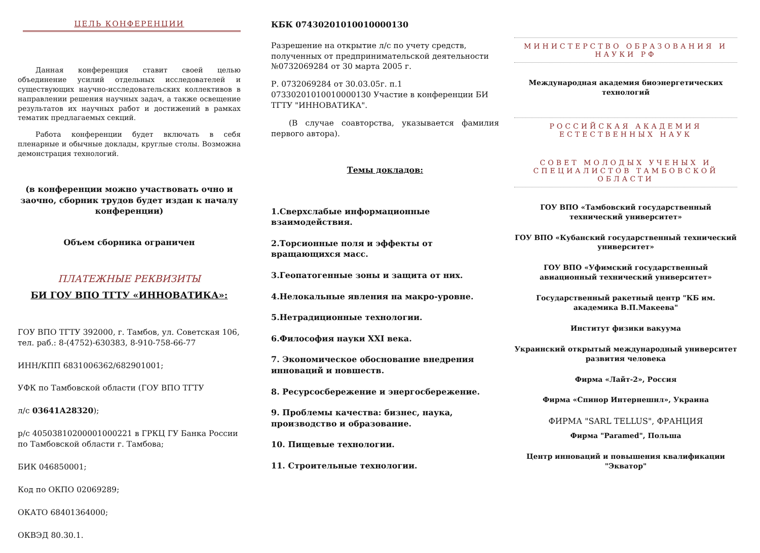ЦЕЛЬ КОНФЕРЕНЦИИ
Данная конференция ставит своей целью объединение усилий отдельных исследователей и существующих научно-исследовательских коллективов в направлении решения научных задач, а также освещение результатов их научных работ и достижений в рамках тематик предлагаемых секций.
Работа конференции будет включать в себя пленарные и обычные доклады, круглые столы. Возможна демонстрация технологий.
(в конференции можно участвовать очно и заочно, сборник трудов будет издан к началу конференции)
Объем сборника ограничен
ПЛАТЕЖНЫЕ РЕКВИЗИТЫ
БИ ГОУ ВПО ТГТУ «ИННОВАТИКА»:
ГОУ ВПО ТГТУ 392000, г. Тамбов, ул. Советская 106, тел. раб.: 8-(4752)-630383, 8-910-758-66-77
ИНН/КПП 6831006362/682901001;
УФК по Тамбовской области (ГОУ ВПО ТГТУ
л/с 03641А28320);
р/с 40503810200001000221 в ГРКЦ ГУ Банка России по Тамбовской области г. Тамбова;
БИК 046850001;
Код по ОКПО 02069289;
ОКАТО 68401364000;
ОКВЭД 80.30.1.
КБК 07430201010010000130
Разрешение на открытие л/с по учету средств, полученных от предпринимательской деятельности №0732069284 от 30 марта 2005 г.
Р. 0732069284 от 30.03.05г. п.1 07330201010010000130 Участие в конференции БИ ТГТУ "ИННОВАТИКА".
(В случае соавторства, указывается фамилия первого автора).
Темы докладов:
1.Сверхслабые информационные взаимодействия.
2.Торсионные поля и эффекты от вращающихся масс.
3.Геопатогенные зоны и защита от них.
4.Нелокальные явления на макро-уровне.
5.Нетрадиционные технологии.
6.Философия науки XXI века.
7. Экономическое обоснование внедрения инноваций и новшеств.
8. Ресурсосбережение и энергосбережение.
9. Проблемы качества: бизнес, наука, производство и образование.
10. Пищевые технологии.
11. Строительные технологии.
МИНИСТЕРСТВО ОБРАЗОВАНИЯ И НАУКИ РФ
Международная академия биоэнергетических технологий
РОССИЙСКАЯ АКАДЕМИЯ ЕСТЕСТВЕННЫХ НАУК
СОВЕТ МОЛОДЫХ УЧЕНЫХ И СПЕЦИАЛИСТОВ ТАМБОВСКОЙ ОБЛАСТИ
ГОУ ВПО «Тамбовский государственный технический университет»
ГОУ ВПО «Кубанский государственный технический университет»
ГОУ ВПО «Уфимский государственный авиационный технический университет»
Государственный ракетный центр "КБ им. академика В.П.Макеева"
Институт физики вакуума
Украинский открытый международный университет развития человека
Фирма «Лайт-2», Россия
Фирма «Спинор Интернешнл», Украина
ФИРМА "SARL TELLUS", ФРАНЦИЯ
Фирма "Paramed", Польша
Центр инноваций и повышения квалификации "Экватор"